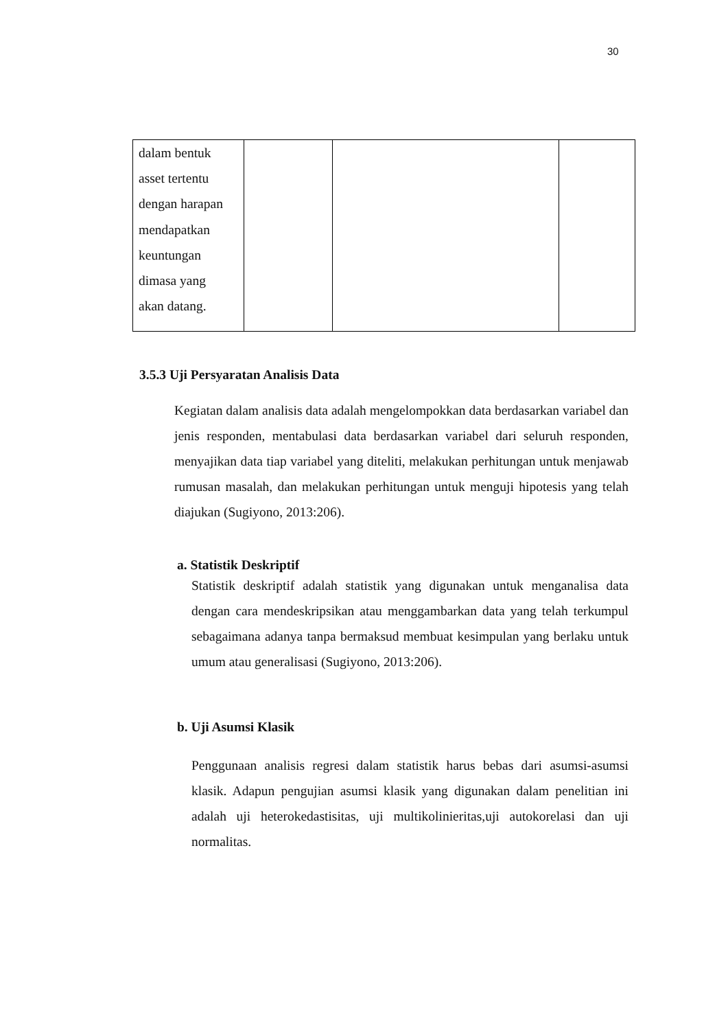30
| dalam bentuk asset tertentu dengan harapan mendapatkan keuntungan dimasa yang akan datang. | | | |
3.5.3 Uji Persyaratan Analisis Data
Kegiatan dalam analisis data adalah mengelompokkan data berdasarkan variabel dan jenis responden, mentabulasi data berdasarkan variabel dari seluruh responden, menyajikan data tiap variabel yang diteliti, melakukan perhitungan untuk menjawab rumusan masalah, dan melakukan perhitungan untuk menguji hipotesis yang telah diajukan (Sugiyono, 2013:206).
a. Statistik Deskriptif
Statistik deskriptif adalah statistik yang digunakan untuk menganalisa data dengan cara mendeskripsikan atau menggambarkan data yang telah terkumpul sebagaimana adanya tanpa bermaksud membuat kesimpulan yang berlaku untuk umum atau generalisasi (Sugiyono, 2013:206).
b. Uji Asumsi Klasik
Penggunaan analisis regresi dalam statistik harus bebas dari asumsi-asumsi klasik. Adapun pengujian asumsi klasik yang digunakan dalam penelitian ini adalah uji heterokedastisitas, uji multikolinieritas,uji autokorelasi dan uji normalitas.